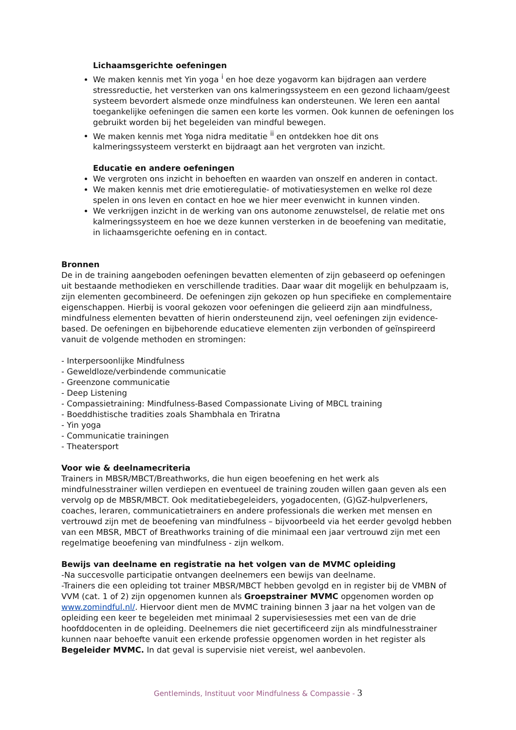Lichaamsgerichte oefeningen
We maken kennis met Yin yoga <sup>i</sup> en hoe deze yogavorm kan bijdragen aan verdere stressreductie, het versterken van ons kalmeringssysteem en een gezond lichaam/geest systeem bevordert alsmede onze mindfulness kan ondersteunen. We leren een aantal toegankelijke oefeningen die samen een korte les vormen. Ook kunnen de oefeningen los gebruikt worden bij het begeleiden van mindful bewegen.
We maken kennis met Yoga nidra meditatie <sup>ii</sup> en ontdekken hoe dit ons kalmeringssysteem versterkt en bijdraagt aan het vergroten van inzicht.
Educatie en andere oefeningen
We vergroten ons inzicht in behoeften en waarden van onszelf en anderen in contact.
We maken kennis met drie emotieregulatie- of motivatiesystemen en welke rol deze spelen in ons leven en contact en hoe we hier meer evenwicht in kunnen vinden.
We verkrijgen inzicht in de werking van ons autonome zenuwstelsel, de relatie met ons kalmeringssysteem en hoe we deze kunnen versterken in de beoefening van meditatie, in lichaamsgerichte oefening en in contact.
Bronnen
De in de training aangeboden oefeningen bevatten elementen of zijn gebaseerd op oefeningen uit bestaande methodieken en verschillende tradities. Daar waar dit mogelijk en behulpzaam is, zijn elementen gecombineerd. De oefeningen zijn gekozen op hun specifieke en complementaire eigenschappen. Hierbij is vooral gekozen voor oefeningen die gelieerd zijn aan mindfulness, mindfulness elementen bevatten of hierin ondersteunend zijn, veel oefeningen zijn evidence-based. De oefeningen en bijbehorende educatieve elementen zijn verbonden of geïnspireerd vanuit de volgende methoden en stromingen:
- Interpersoonlijke Mindfulness
- Geweldloze/verbindende communicatie
- Greenzone communicatie
- Deep Listening
- Compassietraining: Mindfulness-Based Compassionate Living of MBCL training
- Boeddhistische tradities zoals Shambhala en Triratna
- Yin yoga
- Communicatie trainingen
- Theatersport
Voor wie & deelnamecriteria
Trainers in MBSR/MBCT/Breathworks, die hun eigen beoefening en het werk als mindfulnesstrainer willen verdiepen en eventueel de training zouden willen gaan geven als een vervolg op de MBSR/MBCT. Ook meditatiebegeleiders, yogadocenten, (G)GZ-hulpverleners, coaches, leraren, communicatietrainers en andere professionals die werken met mensen en vertrouwd zijn met de beoefening van mindfulness – bijvoorbeeld via het eerder gevolgd hebben van een MBSR, MBCT of Breathworks training of die minimaal een jaar vertrouwd zijn met een regelmatige beoefening van mindfulness - zijn welkom.
Bewijs van deelname en registratie na het volgen van de MVMC opleiding
-Na succesvolle participatie ontvangen deelnemers een bewijs van deelname.
-Trainers die een opleiding tot trainer MBSR/MBCT hebben gevolgd en in register bij de VMBN of VVM (cat. 1 of 2) zijn opgenomen kunnen als Groepstrainer MVMC opgenomen worden op www.zomindful.nl/. Hiervoor dient men de MVMC training binnen 3 jaar na het volgen van de opleiding een keer te begeleiden met minimaal 2 supervisiesessies met een van de drie hoofddocenten in de opleiding. Deelnemers die niet gecertificeerd zijn als mindfulnesstrainer kunnen naar behoefte vanuit een erkende professie opgenomen worden in het register als Begeleider MVMC. In dat geval is supervisie niet vereist, wel aanbevolen.
Gentleminds, Instituut voor Mindfulness & Compassie - 3